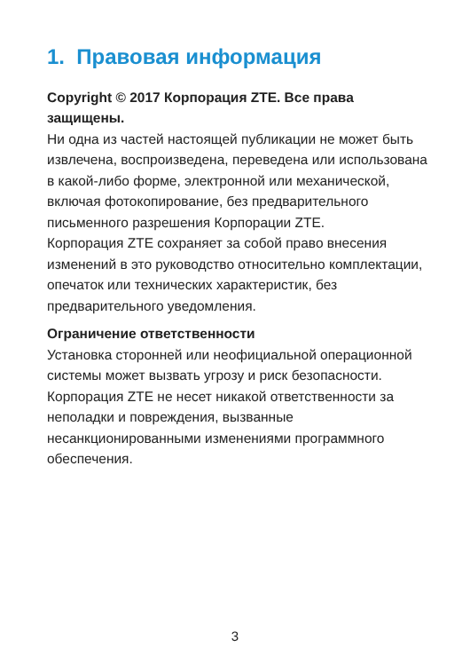1. Правовая информация
Copyright © 2017 Корпорация ZTE. Все права защищены.
Ни одна из частей настоящей публикации не может быть извлечена, воспроизведена, переведена или использована в какой-либо форме, электронной или механической, включая фотокопирование, без предварительного письменного разрешения Корпорации ZTE.
Корпорация ZTE сохраняет за собой право внесения изменений в это руководство относительно комплектации, опечаток или технических характеристик, без предварительного уведомления.
Ограничение ответственности
Установка сторонней или неофициальной операционной системы может вызвать угрозу и риск безопасности. Корпорация ZTE не несет никакой ответственности за неполадки и повреждения, вызванные несанкционированными изменениями программного обеспечения.
3